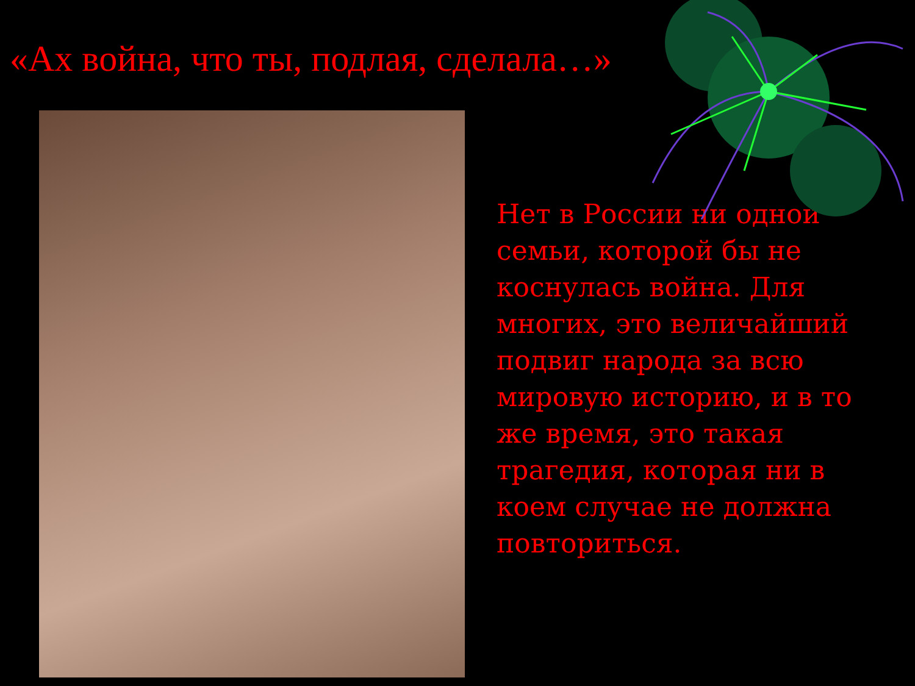«Ах война, что ты, подлая, сделала…»
Нет в России ни одной семьи, которой бы не коснулась война. Для многих, это величайший подвиг народа за всю мировую историю, и в то же время, это такая трагедия, которая ни в коем случае не должна повториться.